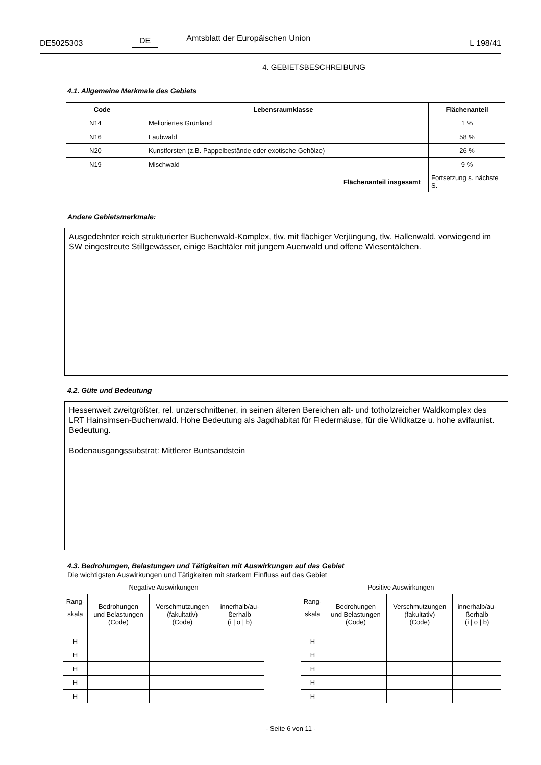DE5025303 DE Amtsblatt der Europäischen Union L 198/41
4. GEBIETSBESCHREIBUNG
4.1. Allgemeine Merkmale des Gebiets
| Code | Lebensraumklasse | Flächenanteil |
| --- | --- | --- |
| N14 | Melioriertes Grünland | 1 % |
| N16 | Laubwald | 58 % |
| N20 | Kunstforsten (z.B. Pappelbestände oder exotische Gehölze) | 26 % |
| N19 | Mischwald | 9 % |
| Flächenanteil insgesamt | | Fortsetzung s. nächste S. |
Andere Gebietsmerkmale:
Ausgedehnter reich strukturierter Buchenwald-Komplex, tlw. mit flächiger Verjüngung, tlw. Hallenwald, vorwiegend im SW eingestreute Stillgewässer, einige Bachtäler mit jungem Auenwald und offene Wiesentälchen.
4.2. Güte und Bedeutung
Hessenweit zweitgrößter, rel. unzerschnittener, in seinen älteren Bereichen alt- und totholzreicher Waldkomplex des LRT Hainsimsen-Buchenwald. Hohe Bedeutung als Jagdhabitat für Fledermäuse, für die Wildkatze u. hohe avifaunist. Bedeutung.
Bodenausgangssubstrat: Mittlerer Buntsandstein
4.3. Bedrohungen, Belastungen und Tätigkeiten mit Auswirkungen auf das Gebiet
Die wichtigsten Auswirkungen und Tätigkeiten mit starkem Einfluss auf das Gebiet
| Negative Auswirkungen | | | |
| Rang- skala | Bedrohungen und Belastungen (Code) | Verschmutzungen (fakultativ) (Code) | innerhalb/au- ßerhalb (i / o / b) |
| H | | | |
| H | | | |
| H | | | |
| H | | | |
| H | | | |
| Positive Auswirkungen | | | |
| Rang- skala | Bedrohungen und Belastungen (Code) | Verschmutzungen (fakultativ) (Code) | innerhalb/au- ßerhalb (i / o / b) |
| H | | | |
| H | | | |
| H | | | |
| H | | | |
| H | | | |
- Seite 6 von 11 -